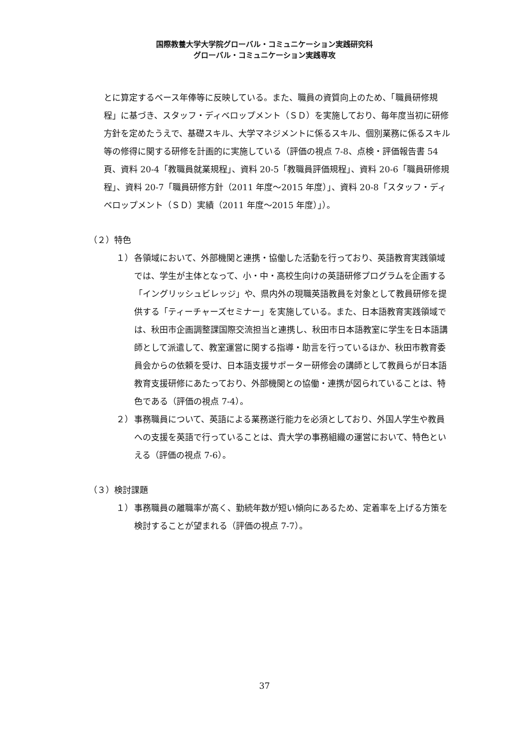国際教養大学大学院グローバル・コミュニケーション実践研究科
グローバル・コミュニケーション実践専攻
とに算定するベース年俸等に反映している。また、職員の資質向上のため、「職員研修規程」に基づき、スタッフ・ディベロップメント（ＳＤ）を実施しており、毎年度当初に研修方針を定めたうえで、基礎スキル、大学マネジメントに係るスキル、個別業務に係るスキル等の修得に関する研修を計画的に実施している（評価の視点 7-8、点検・評価報告書 54 頁、資料 20-4「教職員就業規程」、資料 20-5「教職員評価規程」、資料 20-6「職員研修規程」、資料 20-7「職員研修方針（2011 年度～2015 年度）」、資料 20-8「スタッフ・ディベロップメント（ＳＤ）実績（2011 年度～2015 年度）」）。
（２）特色
１） 各領域において、外部機関と連携・協働した活動を行っており、英語教育実践領域では、学生が主体となって、小・中・高校生向けの英語研修プログラムを企画する「イングリッシュビレッジ」や、県内外の現職英語教員を対象として教員研修を提供する「ティーチャーズセミナー」を実施している。また、日本語教育実践領域では、秋田市企画調整課国際交流担当と連携し、秋田市日本語教室に学生を日本語講師として派遣して、教室運営に関する指導・助言を行っているほか、秋田市教育委員会からの依頼を受け、日本語支援サポーター研修会の講師として教員らが日本語教育支援研修にあたっており、外部機関との協働・連携が図られていることは、特色である（評価の視点 7-4）。
２） 事務職員について、英語による業務遂行能力を必須としており、外国人学生や教員への支援を英語で行っていることは、貴大学の事務組織の運営において、特色といえる（評価の視点 7-6）。
（３）検討課題
１） 事務職員の離職率が高く、勤続年数が短い傾向にあるため、定着率を上げる方策を検討することが望まれる（評価の視点 7-7）。
37